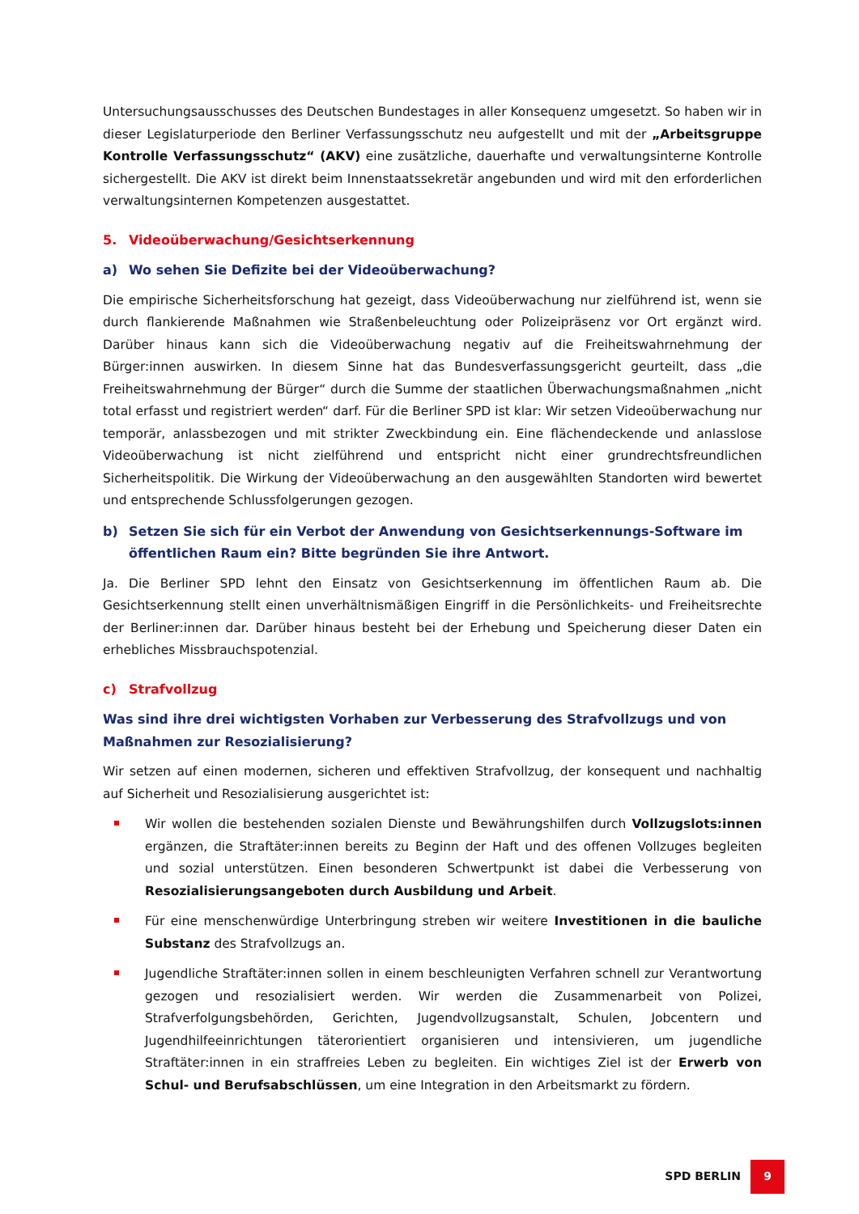Untersuchungsausschusses des Deutschen Bundestages in aller Konsequenz umgesetzt. So haben wir in dieser Legislaturperiode den Berliner Verfassungsschutz neu aufgestellt und mit der „Arbeitsgruppe Kontrolle Verfassungsschutz“ (AKV) eine zusätzliche, dauerhafte und verwaltungsinterne Kontrolle sichergestellt. Die AKV ist direkt beim Innenstaatssekretär angebunden und wird mit den erforderlichen verwaltungsinternen Kompetenzen ausgestattet.
5. Videoüberwachung/Gesichtserkennung
a) Wo sehen Sie Defizite bei der Videoüberwachung?
Die empirische Sicherheitsforschung hat gezeigt, dass Videoüberwachung nur zielführend ist, wenn sie durch flankierende Maßnahmen wie Straßenbeleuchtung oder Polizeipräsenz vor Ort ergänzt wird. Darüber hinaus kann sich die Videoüberwachung negativ auf die Freiheitswahrnehmung der Bürger:innen auswirken. In diesem Sinne hat das Bundesverfassungsgericht geurteilt, dass „die Freiheitswahrnehmung der Bürger“ durch die Summe der staatlichen Überwachungsmaßnahmen „nicht total erfasst und registriert werden“ darf. Für die Berliner SPD ist klar: Wir setzen Videoüberwachung nur temporär, anlassbezogen und mit strikter Zweckbindung ein. Eine flächendeckende und anlasslose Videoüberwachung ist nicht zielführend und entspricht nicht einer grundrechtsfreundlichen Sicherheitspolitik. Die Wirkung der Videoüberwachung an den ausgewählten Standorten wird bewertet und entsprechende Schlussfolgerungen gezogen.
b) Setzen Sie sich für ein Verbot der Anwendung von Gesichtserkennungs-Software im öffentlichen Raum ein? Bitte begründen Sie ihre Antwort.
Ja. Die Berliner SPD lehnt den Einsatz von Gesichtserkennung im öffentlichen Raum ab. Die Gesichtserkennung stellt einen unverhältnismäßigen Eingriff in die Persönlichkeits- und Freiheitsrechte der Berliner:innen dar. Darüber hinaus besteht bei der Erhebung und Speicherung dieser Daten ein erhebliches Missbrauchspotenzial.
c) Strafvollzug
Was sind ihre drei wichtigsten Vorhaben zur Verbesserung des Strafvollzugs und von Maßnahmen zur Resozialisierung?
Wir setzen auf einen modernen, sicheren und effektiven Strafvollzug, der konsequent und nachhaltig auf Sicherheit und Resozialisierung ausgerichtet ist:
Wir wollen die bestehenden sozialen Dienste und Bewährungshilfen durch Vollzugslots:innen ergänzen, die Straftäter:innen bereits zu Beginn der Haft und des offenen Vollzuges begleiten und sozial unterstützen. Einen besonderen Schwertpunkt ist dabei die Verbesserung von Resozialisierungsangeboten durch Ausbildung und Arbeit.
Für eine menschenwürdige Unterbringung streben wir weitere Investitionen in die bauliche Substanz des Strafvollzugs an.
Jugendliche Straftäter:innen sollen in einem beschleunigten Verfahren schnell zur Verantwortung gezogen und resozialisiert werden. Wir werden die Zusammenarbeit von Polizei, Strafverfolgungsbehörden, Gerichten, Jugendvollzugsanstalt, Schulen, Jobcentern und Jugendhilfeeinrichtungen täterorientiert organisieren und intensivieren, um jugendliche Straftäter:innen in ein straffreies Leben zu begleiten. Ein wichtiges Ziel ist der Erwerb von Schul- und Berufsabschlüssen, um eine Integration in den Arbeitsmarkt zu fördern.
SPD BERLIN 9